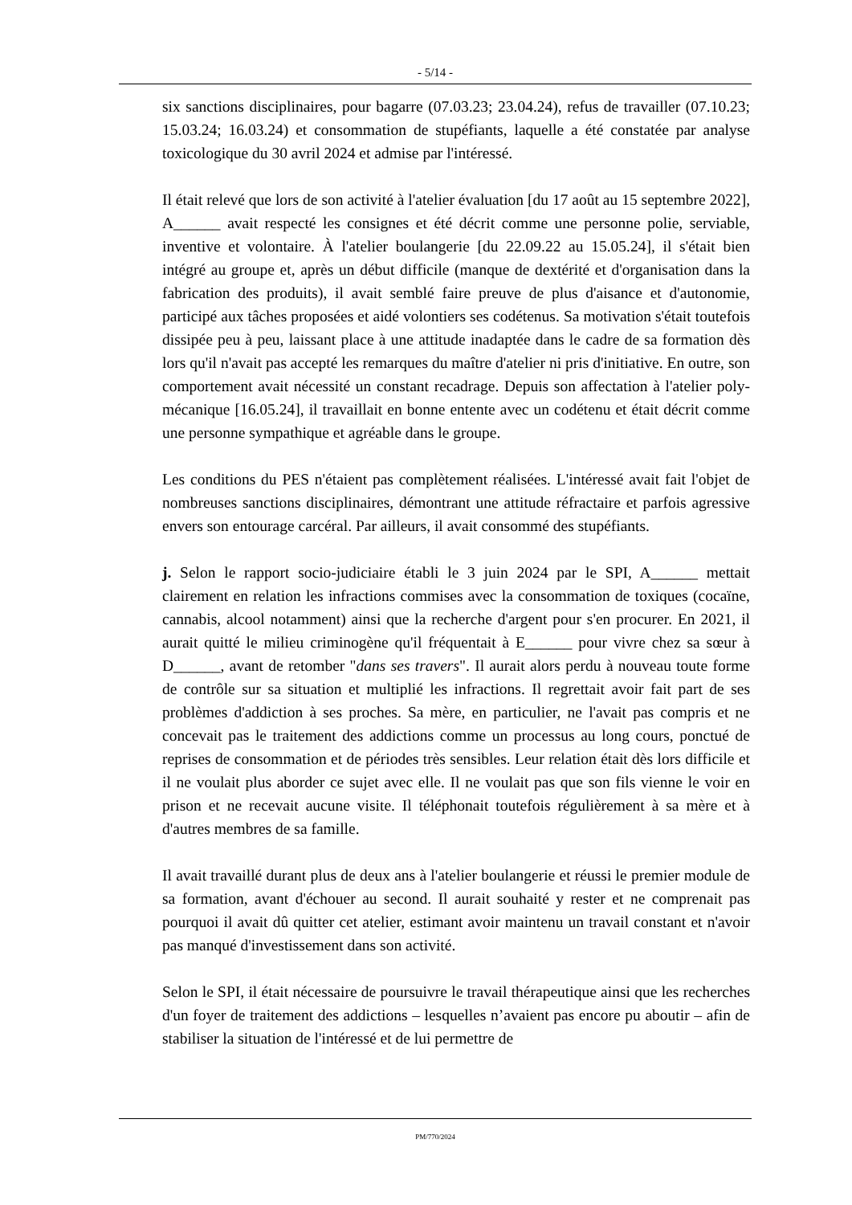- 5/14 -
six sanctions disciplinaires, pour bagarre (07.03.23; 23.04.24), refus de travailler (07.10.23; 15.03.24; 16.03.24) et consommation de stupéfiants, laquelle a été constatée par analyse toxicologique du 30 avril 2024 et admise par l'intéressé.
Il était relevé que lors de son activité à l'atelier évaluation [du 17 août au 15 septembre 2022], A______ avait respecté les consignes et été décrit comme une personne polie, serviable, inventive et volontaire. À l'atelier boulangerie [du 22.09.22 au 15.05.24], il s'était bien intégré au groupe et, après un début difficile (manque de dextérité et d'organisation dans la fabrication des produits), il avait semblé faire preuve de plus d'aisance et d'autonomie, participé aux tâches proposées et aidé volontiers ses codétenus. Sa motivation s'était toutefois dissipée peu à peu, laissant place à une attitude inadaptée dans le cadre de sa formation dès lors qu'il n'avait pas accepté les remarques du maître d'atelier ni pris d'initiative. En outre, son comportement avait nécessité un constant recadrage. Depuis son affectation à l'atelier poly-mécanique [16.05.24], il travaillait en bonne entente avec un codétenu et était décrit comme une personne sympathique et agréable dans le groupe.
Les conditions du PES n'étaient pas complètement réalisées. L'intéressé avait fait l'objet de nombreuses sanctions disciplinaires, démontrant une attitude réfractaire et parfois agressive envers son entourage carcéral. Par ailleurs, il avait consommé des stupéfiants.
j. Selon le rapport socio-judiciaire établi le 3 juin 2024 par le SPI, A______ mettait clairement en relation les infractions commises avec la consommation de toxiques (cocaïne, cannabis, alcool notamment) ainsi que la recherche d'argent pour s'en procurer. En 2021, il aurait quitté le milieu criminogène qu'il fréquentait à E______ pour vivre chez sa sœur à D______, avant de retomber "dans ses travers". Il aurait alors perdu à nouveau toute forme de contrôle sur sa situation et multiplié les infractions. Il regrettait avoir fait part de ses problèmes d'addiction à ses proches. Sa mère, en particulier, ne l'avait pas compris et ne concevait pas le traitement des addictions comme un processus au long cours, ponctué de reprises de consommation et de périodes très sensibles. Leur relation était dès lors difficile et il ne voulait plus aborder ce sujet avec elle. Il ne voulait pas que son fils vienne le voir en prison et ne recevait aucune visite. Il téléphonait toutefois régulièrement à sa mère et à d'autres membres de sa famille.
Il avait travaillé durant plus de deux ans à l'atelier boulangerie et réussi le premier module de sa formation, avant d'échouer au second. Il aurait souhaité y rester et ne comprenait pas pourquoi il avait dû quitter cet atelier, estimant avoir maintenu un travail constant et n'avoir pas manqué d'investissement dans son activité.
Selon le SPI, il était nécessaire de poursuivre le travail thérapeutique ainsi que les recherches d'un foyer de traitement des addictions – lesquelles n’avaient pas encore pu aboutir – afin de stabiliser la situation de l'intéressé et de lui permettre de
PM/770/2024